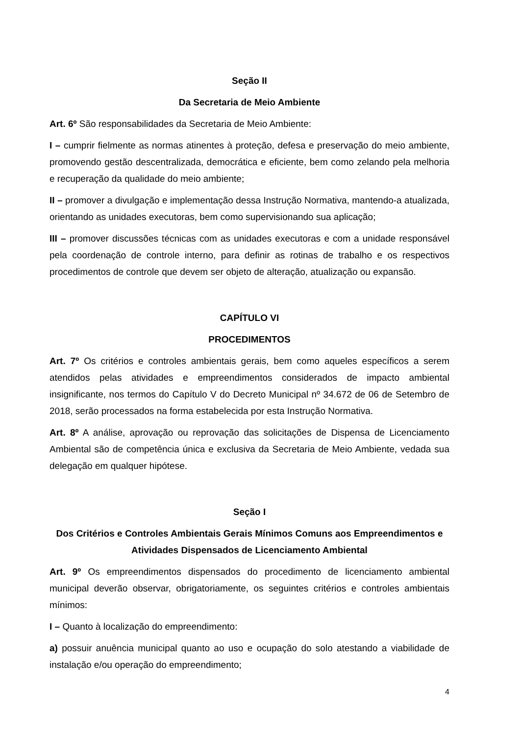Seção II
Da Secretaria de Meio Ambiente
Art. 6º São responsabilidades da Secretaria de Meio Ambiente:
I – cumprir fielmente as normas atinentes à proteção, defesa e preservação do meio ambiente, promovendo gestão descentralizada, democrática e eficiente, bem como zelando pela melhoria e recuperação da qualidade do meio ambiente;
II – promover a divulgação e implementação dessa Instrução Normativa, mantendo-a atualizada, orientando as unidades executoras, bem como supervisionando sua aplicação;
III – promover discussões técnicas com as unidades executoras e com a unidade responsável pela coordenação de controle interno, para definir as rotinas de trabalho e os respectivos procedimentos de controle que devem ser objeto de alteração, atualização ou expansão.
CAPÍTULO VI
PROCEDIMENTOS
Art. 7º Os critérios e controles ambientais gerais, bem como aqueles específicos a serem atendidos pelas atividades e empreendimentos considerados de impacto ambiental insignificante, nos termos do Capítulo V do Decreto Municipal nº 34.672 de 06 de Setembro de 2018, serão processados na forma estabelecida por esta Instrução Normativa.
Art. 8º A análise, aprovação ou reprovação das solicitações de Dispensa de Licenciamento Ambiental são de competência única e exclusiva da Secretaria de Meio Ambiente, vedada sua delegação em qualquer hipótese.
Seção I
Dos Critérios e Controles Ambientais Gerais Mínimos Comuns aos Empreendimentos e Atividades Dispensados de Licenciamento Ambiental
Art. 9º Os empreendimentos dispensados do procedimento de licenciamento ambiental municipal deverão observar, obrigatoriamente, os seguintes critérios e controles ambientais mínimos:
I – Quanto à localização do empreendimento:
a) possuir anuência municipal quanto ao uso e ocupação do solo atestando a viabilidade de instalação e/ou operação do empreendimento;
4